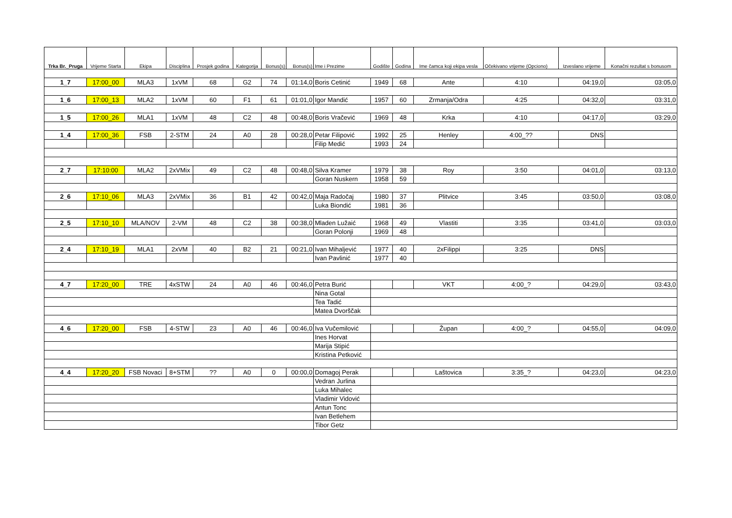| Trka Br._Pruga | Vrijeme Starta | Ekipa | Disciplina | Prosjek godina | Kategorija | Bonus(s) | Bonus(s) | Ime i Prezime | Godište | Godina | Ime čamca koji ekipa vesla | Očekivano vrijeme (Opciono) | Izveslano vrijeme | Konačni rezultat s bonusom |
| --- | --- | --- | --- | --- | --- | --- | --- | --- | --- | --- | --- | --- | --- | --- |
| 1_7 | 17:00_00 | MLA3 | 1xVM | 68 | G2 | 74 | 01:14,0 | Boris Cetinić | 1949 | 68 | Ante | 4:10 | 04:19,0 | 03:05,0 |
| 1_6 | 17:00_13 | MLA2 | 1xVM | 60 | F1 | 61 | 01:01,0 | Igor Mandić | 1957 | 60 | Zrmanja/Odra | 4:25 | 04:32,0 | 03:31,0 |
| 1_5 | 17:00_26 | MLA1 | 1xVM | 48 | C2 | 48 | 00:48,0 | Boris Vračević | 1969 | 48 | Krka | 4:10 | 04:17,0 | 03:29,0 |
| 1_4 | 17:00_36 | FSB | 2-STM | 24 | A0 | 28 | 00:28,0 | Petar Filipović | 1992 | 25 | Henley | 4:00_?? | DNS | |
| | | | | | | | | Filip Medić | 1993 | 24 | | | | |
| 2_7 | 17:10:00 | MLA2 | 2xVMix | 49 | C2 | 48 | 00:48,0 | Silva Kramer | 1979 | 38 | Roy | 3:50 | 04:01,0 | 03:13,0 |
| | | | | | | | | Goran Nuskern | 1958 | 59 | | | | |
| 2_6 | 17:10_06 | MLA3 | 2xVMix | 36 | B1 | 42 | 00:42,0 | Maja Radočaj | 1980 | 37 | Plitvice | 3:45 | 03:50,0 | 03:08,0 |
| | | | | | | | | Luka Biondić | 1981 | 36 | | | | |
| 2_5 | 17:10_10 | MLA/NOV | 2-VM | 48 | C2 | 38 | 00:38,0 | Mladen Lužaić | 1968 | 49 | Vlastiti | 3:35 | 03:41,0 | 03:03,0 |
| | | | | | | | | Goran Polonji | 1969 | 48 | | | | |
| 2_4 | 17:10_19 | MLA1 | 2xVM | 40 | B2 | 21 | 00:21,0 | Ivan Mihaljević | 1977 | 40 | 2xFilippi | 3:25 | DNS | |
| | | | | | | | | Ivan Pavlinić | 1977 | 40 | | | | |
| 4_7 | 17:20_00 | TRE | 4xSTW | 24 | A0 | 46 | 00:46,0 | Petra Burić | | | VKT | 4:00_? | 04:29,0 | 03:43,0 |
| | | | | | | | | Nina Gotal | | | | | | |
| | | | | | | | | Tea Tadić | | | | | | |
| | | | | | | | | Matea Dvorščak | | | | | | |
| 4_6 | 17:20_00 | FSB | 4-STW | 23 | A0 | 46 | 00:46,0 | Iva Vučemilović | | | Župan | 4:00_? | 04:55,0 | 04:09,0 |
| | | | | | | | | Ines Horvat | | | | | | |
| | | | | | | | | Marija Stipić | | | | | | |
| | | | | | | | | Kristina Petković | | | | | | |
| 4_4 | 17:20_20 | FSB Novaci | 8+STM | ?? | A0 | 0 | 00:00,0 | Domagoj Perak | | | Laštovica | 3:35_? | 04:23,0 | 04:23,0 |
| | | | | | | | | Vedran Jurlina | | | | | | |
| | | | | | | | | Luka Mihalec | | | | | | |
| | | | | | | | | Vladimir Vidović | | | | | | |
| | | | | | | | | Antun Tonc | | | | | | |
| | | | | | | | | Ivan Betlehem | | | | | | |
| | | | | | | | | Tibor Getz | | | | | | |